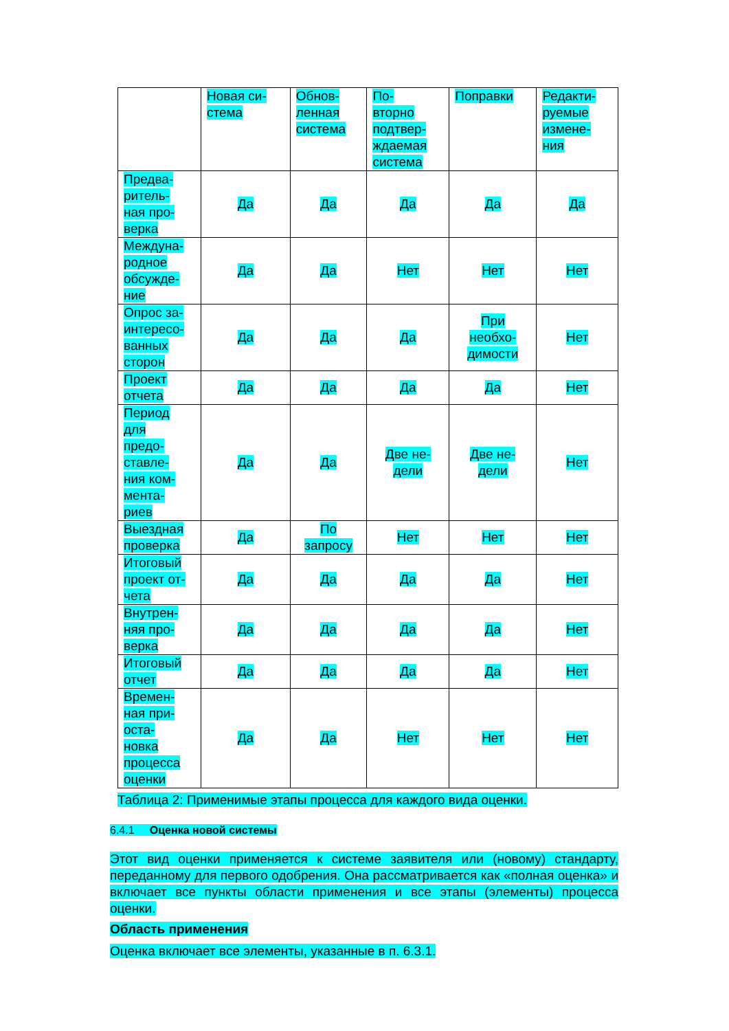| | Новая си- стема | Обнов- ленная система | По- вторно подтвер- ждаемая система | Поправки | Редакти- руемые измене- ния |
| Предва- ритель- ная про- верка | Да | Да | Да | Да | Да |
| Междуна- родное обсужде- ние | Да | Да | Нет | Нет | Нет |
| Опрос за- интересо- ванных сторон | Да | Да | Да | При необхо- димости | Нет |
| Проект отчета | Да | Да | Да | Да | Нет |
| Период для предо- ставле- ния ком- мента- риев | Да | Да | Две не- дели | Две не- дели | Нет |
| Выездная проверка | Да | По запросу | Нет | Нет | Нет |
| Итоговый проект от- чета | Да | Да | Да | Да | Нет |
| Внутрен- няя про- верка | Да | Да | Да | Да | Нет |
| Итоговый отчет | Да | Да | Да | Да | Нет |
| Времен- ная при- оста- новка процесса оценки | Да | Да | Нет | Нет | Нет |
Таблица 2: Применимые этапы процесса для каждого вида оценки.
6.4.1 Оценка новой системы
Этот вид оценки применяется к системе заявителя или (новому) стандарту, переданному для первого одобрения. Она рассматривается как «полная оценка» и включает все пункты области применения и все этапы (элементы) процесса оценки.
Область применения
Оценка включает все элементы, указанные в п. 6.3.1.